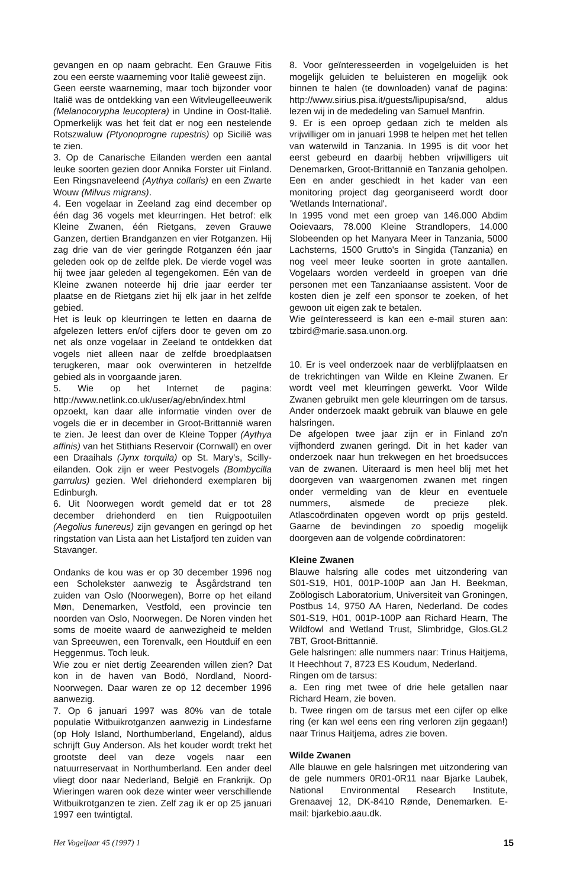gevangen en op naam gebracht. Een Grauwe Fitis zou een eerste waarneming voor Italië geweest zijn.
Geen eerste waarneming, maar toch bijzonder voor Italië was de ontdekking van een Witvleugelleeuwerik (Melanocorypha leucoptera) in Undine in Oost-Italië. Opmerkelijk was het feit dat er nog een nestelende Rotszwaluw (Ptyonoprogne rupestris) op Sicilië was te zien.
3. Op de Canarische Eilanden werden een aantal leuke soorten gezien door Annika Forster uit Finland. Een Ringsnaveleend (Aythya collaris) en een Zwarte Wouw (Milvus migrans).
4. Een vogelaar in Zeeland zag eind december op één dag 36 vogels met kleurringen. Het betrof: elk Kleine Zwanen, één Rietgans, zeven Grauwe Ganzen, dertien Brandganzen en vier Rotganzen. Hij zag drie van de vier geringde Rotganzen één jaar geleden ook op de zelfde plek. De vierde vogel was hij twee jaar geleden al tegengekomen. Eén van de Kleine zwanen noteerde hij drie jaar eerder ter plaatse en de Rietgans ziet hij elk jaar in het zelfde gebied.
Het is leuk op kleurringen te letten en daarna de afgelezen letters en/of cijfers door te geven om zo net als onze vogelaar in Zeeland te ontdekken dat vogels niet alleen naar de zelfde broedplaatsen terugkeren, maar ook overwinteren in hetzelfde gebied als in voorgaande jaren.
5. Wie op het Internet de pagina: http://www.netlink.co.uk/user/ag/ebn/index.html opzoekt, kan daar alle informatie vinden over de vogels die er in december in Groot-Brittannië waren te zien. Je leest dan over de Kleine Topper (Aythya affinis) van het Stithians Reservoir (Cornwall) en over een Draaihals (Jynx torquila) op St. Mary's, Scilly-eilanden. Ook zijn er weer Pestvogels (Bombycilla garrulus) gezien. Wel driehonderd exemplaren bij Edinburgh.
6. Uit Noorwegen wordt gemeld dat er tot 28 december driehonderd en tien Ruigpootuilen (Aegolius funereus) zijn gevangen en geringd op het ringstation van Lista aan het Listafjord ten zuiden van Stavanger.
Ondanks de kou was er op 30 december 1996 nog een Scholekster aanwezig te Åsgårdstrand ten zuiden van Oslo (Noorwegen), Borre op het eiland Møn, Denemarken, Vestfold, een provincie ten noorden van Oslo, Noorwegen. De Noren vinden het soms de moeite waard de aanwezigheid te melden van Spreeuwen, een Torenvalk, een Houtduif en een Heggenmus. Toch leuk.
Wie zou er niet dertig Zeearenden willen zien? Dat kon in de haven van Bodö, Nordland, Noord-Noorwegen. Daar waren ze op 12 december 1996 aanwezig.
7. Op 6 januari 1997 was 80% van de totale populatie Witbuikrotganzen aanwezig in Lindesfarne (op Holy Island, Northumberland, Engeland), aldus schrijft Guy Anderson. Als het kouder wordt trekt het grootste deel van deze vogels naar een natuurreservaat in Northumberland. Een ander deel vliegt door naar Nederland, België en Frankrijk. Op Wieringen waren ook deze winter weer verschillende Witbuikrotganzen te zien. Zelf zag ik er op 25 januari 1997 een twintigtal.
8. Voor geïnteresseerden in vogelgeluiden is het mogelijk geluiden te beluisteren en mogelijk ook binnen te halen (te downloaden) vanaf de pagina: http://www.sirius.pisa.it/guests/lipupisa/snd, aldus lezen wij in de mededeling van Samuel Manfrin.
9. Er is een oproep gedaan zich te melden als vrijwilliger om in januari 1998 te helpen met het tellen van waterwild in Tanzania. In 1995 is dit voor het eerst gebeurd en daarbij hebben vrijwilligers uit Denemarken, Groot-Brittannië en Tanzania geholpen. Een en ander geschiedt in het kader van een monitoring project dag georganiseerd wordt door 'Wetlands International'.
In 1995 vond met een groep van 146.000 Abdim Ooievaars, 78.000 Kleine Strandlopers, 14.000 Slobeenden op het Manyara Meer in Tanzania, 5000 Lachsterns, 1500 Grutto's in Singida (Tanzania) en nog veel meer leuke soorten in grote aantallen. Vogelaars worden verdeeld in groepen van drie personen met een Tanzaniaanse assistent. Voor de kosten dien je zelf een sponsor te zoeken, of het gewoon uit eigen zak te betalen.
Wie geïnteresseerd is kan een e-mail sturen aan: tzbird@marie.sasa.unon.org.
10. Er is veel onderzoek naar de verblijfplaatsen en de trekrichtingen van Wilde en Kleine Zwanen. Er wordt veel met kleurringen gewerkt. Voor Wilde Zwanen gebruikt men gele kleurringen om de tarsus. Ander onderzoek maakt gebruik van blauwe en gele halsringen.
De afgelopen twee jaar zijn er in Finland zo'n vijfhonderd zwanen geringd. Dit in het kader van onderzoek naar hun trekwegen en het broedsucces van de zwanen. Uiteraard is men heel blij met het doorgeven van waargenomen zwanen met ringen onder vermelding van de kleur en eventuele nummers, alsmede de precieze plek. Atlascoördinaten opgeven wordt op prijs gesteld. Gaarne de bevindingen zo spoedig mogelijk doorgeven aan de volgende coördinatoren:
Kleine Zwanen
Blauwe halsring alle codes met uitzondering van S01-S19, H01, 001P-100P aan Jan H. Beekman, Zoölogisch Laboratorium, Universiteit van Groningen, Postbus 14, 9750 AA Haren, Nederland. De codes S01-S19, H01, 001P-100P aan Richard Hearn, The Wildfowl and Wetland Trust, Slimbridge, Glos.GL2 7BT, Groot-Brittannië.
Gele halsringen: alle nummers naar: Trinus Haitjema, It Heechhout 7, 8723 ES Koudum, Nederland.
Ringen om de tarsus:
a. Een ring met twee of drie hele getallen naar Richard Hearn, zie boven.
b. Twee ringen om de tarsus met een cijfer op elke ring (er kan wel eens een ring verloren zijn gegaan!) naar Trinus Haitjema, adres zie boven.
Wilde Zwanen
Alle blauwe en gele halsringen met uitzondering van de gele nummers 0R01-0R11 naar Bjarke Laubek, National Environmental Research Institute, Grenaavej 12, DK-8410 Rønde, Denemarken. E-mail: bjarkebio.aau.dk.
Het Vogeljaar 45 (1997) 1 15